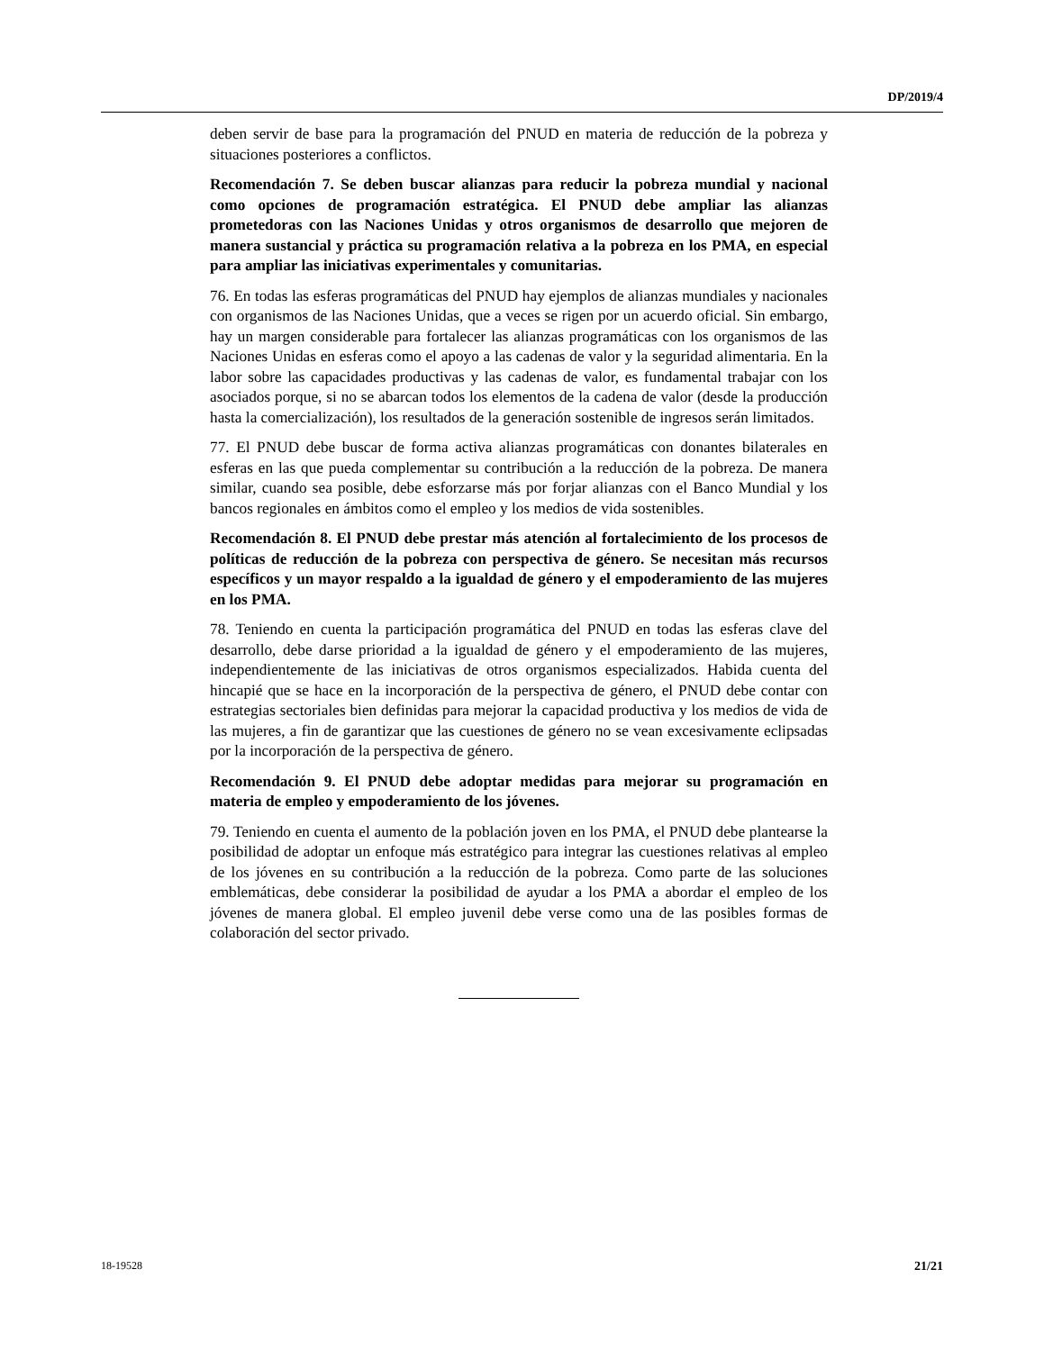DP/2019/4
deben servir de base para la programación del PNUD en materia de reducción de la pobreza y situaciones posteriores a conflictos.
Recomendación 7. Se deben buscar alianzas para reducir la pobreza mundial y nacional como opciones de programación estratégica. El PNUD debe ampliar las alianzas prometedoras con las Naciones Unidas y otros organismos de desarrollo que mejoren de manera sustancial y práctica su programación relativa a la pobreza en los PMA, en especial para ampliar las iniciativas experimentales y comunitarias.
76. En todas las esferas programáticas del PNUD hay ejemplos de alianzas mundiales y nacionales con organismos de las Naciones Unidas, que a veces se rigen por un acuerdo oficial. Sin embargo, hay un margen considerable para fortalecer las alianzas programáticas con los organismos de las Naciones Unidas en esferas como el apoyo a las cadenas de valor y la seguridad alimentaria. En la labor sobre las capacidades productivas y las cadenas de valor, es fundamental trabajar con los asociados porque, si no se abarcan todos los elementos de la cadena de valor (desde la producción hasta la comercialización), los resultados de la generación sostenible de ingresos serán limitados.
77. El PNUD debe buscar de forma activa alianzas programáticas con donantes bilaterales en esferas en las que pueda complementar su contribución a la reducción de la pobreza. De manera similar, cuando sea posible, debe esforzarse más por forjar alianzas con el Banco Mundial y los bancos regionales en ámbitos como el empleo y los medios de vida sostenibles.
Recomendación 8. El PNUD debe prestar más atención al fortalecimiento de los procesos de políticas de reducción de la pobreza con perspectiva de género. Se necesitan más recursos específicos y un mayor respaldo a la igualdad de género y el empoderamiento de las mujeres en los PMA.
78. Teniendo en cuenta la participación programática del PNUD en todas las esferas clave del desarrollo, debe darse prioridad a la igualdad de género y el empoderamiento de las mujeres, independientemente de las iniciativas de otros organismos especializados. Habida cuenta del hincapié que se hace en la incorporación de la perspectiva de género, el PNUD debe contar con estrategias sectoriales bien definidas para mejorar la capacidad productiva y los medios de vida de las mujeres, a fin de garantizar que las cuestiones de género no se vean excesivamente eclipsadas por la incorporación de la perspectiva de género.
Recomendación 9. El PNUD debe adoptar medidas para mejorar su programación en materia de empleo y empoderamiento de los jóvenes.
79. Teniendo en cuenta el aumento de la población joven en los PMA, el PNUD debe plantearse la posibilidad de adoptar un enfoque más estratégico para integrar las cuestiones relativas al empleo de los jóvenes en su contribución a la reducción de la pobreza. Como parte de las soluciones emblemáticas, debe considerar la posibilidad de ayudar a los PMA a abordar el empleo de los jóvenes de manera global. El empleo juvenil debe verse como una de las posibles formas de colaboración del sector privado.
18-19528 21/21